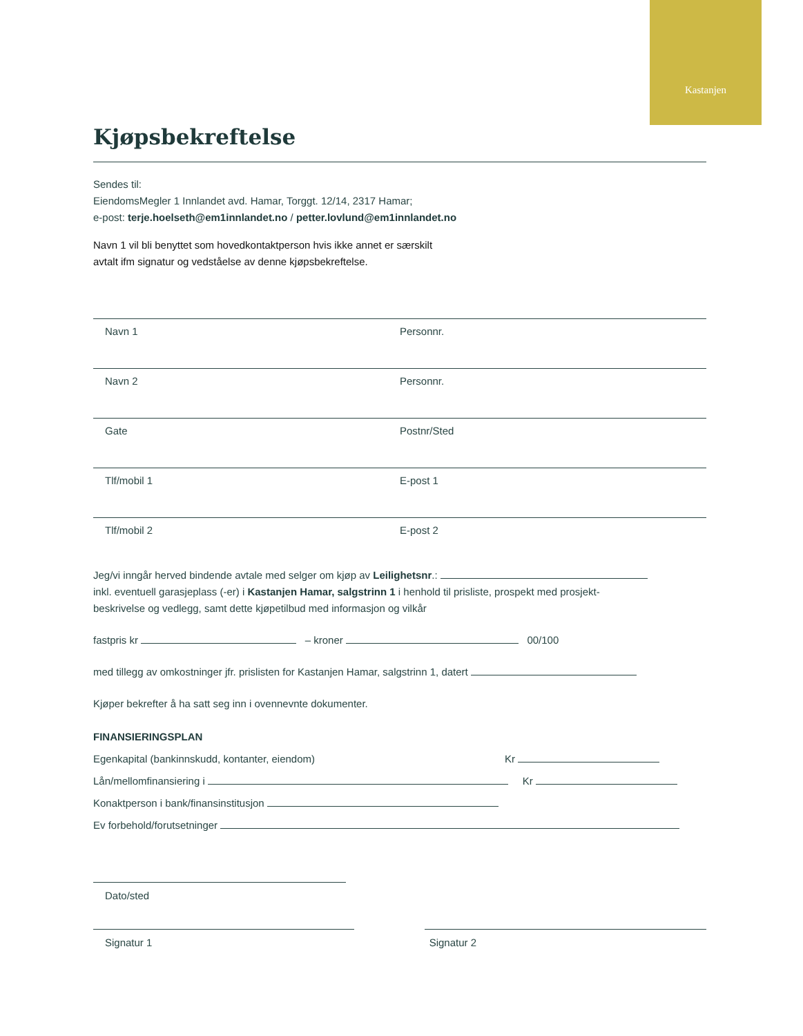Kastanjen
Kjøpsbekreftelse
Sendes til:
EiendomsMegler 1 Innlandet avd. Hamar, Torggt. 12/14, 2317 Hamar;
e-post: terje.hoelseth@em1innlandet.no / petter.lovlund@em1innlandet.no
Navn 1 vil bli benyttet som hovedkontaktperson hvis ikke annet er særskilt
avtalt ifm signatur og vedståelse av denne kjøpsbekreftelse.
Navn 1 Personnr.
Navn 2 Personnr.
Gate Postnr/Sted
Tlf/mobil 1 E-post 1
Tlf/mobil 2 E-post 2
Jeg/vi inngår herved bindende avtale med selger om kjøp av Leilighetsnr.:
inkl. eventuell garasjeplass (-er) i Kastanjen Hamar, salgstrinn 1 i henhold til prisliste, prospekt med prosjekt-
beskrivelse og vedlegg, samt dette kjøpetilbud med informasjon og vilkår
fastpris kr – kroner 00/100
med tillegg av omkostninger jfr. prislisten for Kastanjen Hamar, salgstrinn 1, datert
Kjøper bekrefter å ha satt seg inn i ovennevnte dokumenter.
FINANSIERINGSPLAN
Egenkapital (bankinnskudd, kontanter, eiendom) Kr
Lån/mellomfinansiering i Kr
Konaktperson i bank/finansinstitusjon
Ev forbehold/forutsetninger
Dato/sted
Signatur 1 Signatur 2